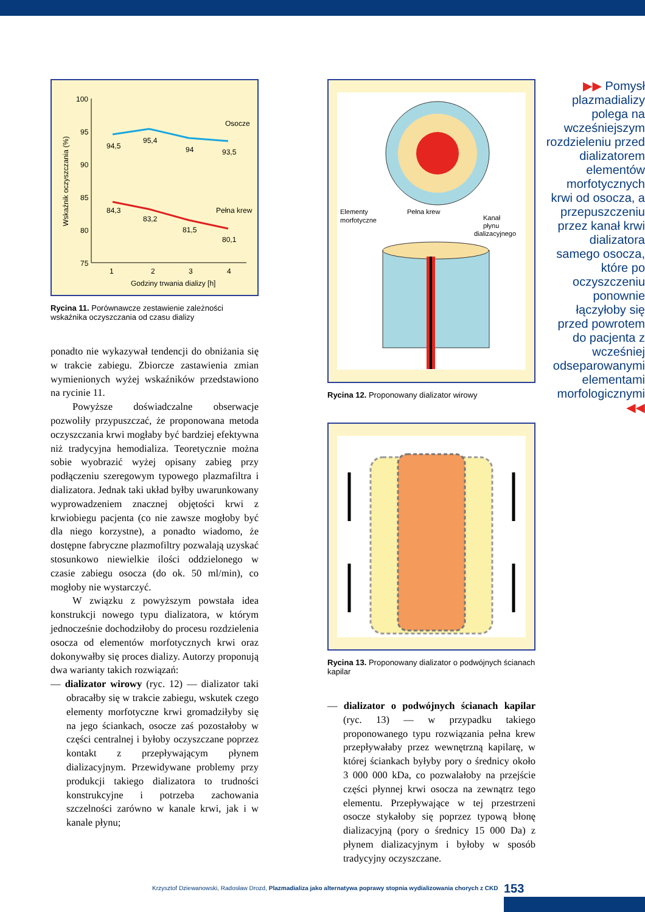100
95
90
85
80
75
Osocze
Pełna krew
94,5
95,4
94
93,5
84,3
83,2
81,5
80,1
1
2
3
4
Godziny trwania dializy [h]
Wskaźnik oczyszczania (%)
Rycina 11. Porównawcze zestawienie zależności wskaźnika oczyszczania od czasu dializy
ponadto nie wykazywał tendencji do obniżania się w trakcie zabiegu. Zbiorcze zastawienia zmian wymienionych wyżej wskaźników przedstawiono na rycinie 11.
Powyższe doświadczalne obserwacje pozwoliły przypuszczać, że proponowana metoda oczyszczania krwi mogłaby być bardziej efektywna niż tradycyjna hemodializa. Teoretycznie można sobie wyobrazić wyżej opisany zabieg przy podłączeniu szeregowym typowego plazmafiltra i dializatora. Jednak taki układ byłby uwarunkowany wyprowadzeniem znacznej objętości krwi z krwiobiegu pacjenta (co nie zawsze mogłoby być dla niego korzystne), a ponadto wiadomo, że dostępne fabryczne plazmofiltry pozwalają uzyskać stosunkowo niewielkie ilości oddzielonego w czasie zabiegu osocza (do ok. 50 ml/min), co mogłoby nie wystarczyć.
W związku z powyższym powstała idea konstrukcji nowego typu dializatora, w którym jednocześnie dochodziłoby do procesu rozdzielenia osocza od elementów morfotycznych krwi oraz dokonywałby się proces dializy. Autorzy proponują dwa warianty takich rozwiązań:
— dializator wirowy (ryc. 12) — dializator taki obracałby się w trakcie zabiegu, wskutek czego elementy morfotyczne krwi gromadziłyby się na jego ściankach, osocze zaś pozostałoby w części centralnej i byłoby oczyszczane poprzez kontakt z przepływającym płynem dializacyjnym. Przewidywane problemy przy produkcji takiego dializatora to trudności konstrukcyjne i potrzeba zachowania szczelności zarówno w kanale krwi, jak i w kanale płynu;
Elementy
morfotyczne
Pełna krew
Kanał
płynu
dializacyjnego
Rycina 12. Proponowany dializator wirowy
Rycina 13. Proponowany dializator o podwójnych ścianach kapilar
— dializator o podwójnych ścianach kapilar (ryc. 13) — w przypadku takiego proponowanego typu rozwiązania pełna krew przepływałaby przez wewnętrzną kapilarę, w której ściankach byłyby pory o średnicy około 3 000 000 kDa, co pozwalałoby na przejście części płynnej krwi osocza na zewnątrz tego elementu. Przepływające w tej przestrzeni osocze stykałoby się poprzez typową błonę dializacyjną (pory o średnicy 15 000 Da) z płynem dializacyjnym i byłoby w sposób tradycyjny oczyszczane.
▶▶ Pomysł plazmadializy polega na wcześniejszym rozdzieleniu przed dializatorem elementów morfotycznych krwi od osocza, a przepuszczeniu przez kanał krwi dializatora samego osocza, które po oczyszczeniu ponownie łączyłoby się przed powrotem do pacjenta z wcześniej odseparowanymi elementami morfologicznymi ◀◀
Krzysztof Dziewanowski, Radosław Drozd, Plazmadializa jako alternatywa poprawy stopnia wydializowania chorych z CKD
153